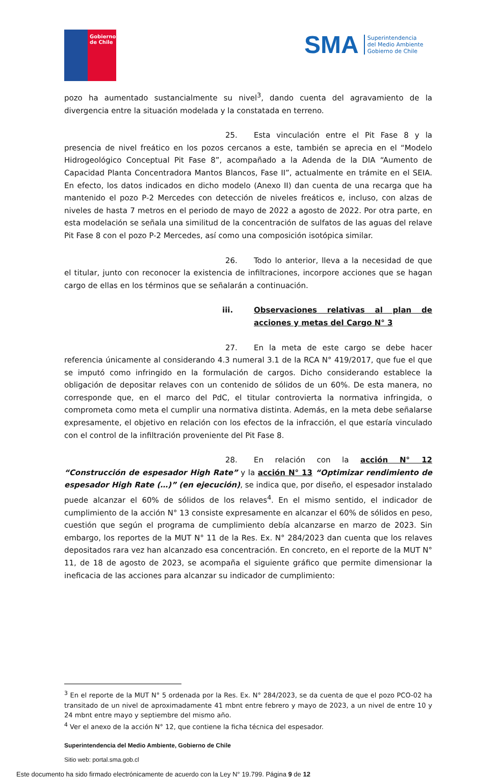Gobierno
de Chile
SMA
Superintendencia
del Medio Ambiente
Gobierno de Chile
pozo ha aumentado sustancialmente su nivel<sup>3</sup>, dando cuenta del agravamiento de la divergencia entre la situación modelada y la constatada en terreno.
25. Esta vinculación entre el Pit Fase 8 y la presencia de nivel freático en los pozos cercanos a este, también se aprecia en el “Modelo Hidrogeológico Conceptual Pit Fase 8”, acompañado a la Adenda de la DIA “Aumento de Capacidad Planta Concentradora Mantos Blancos, Fase II”, actualmente en trámite en el SEIA. En efecto, los datos indicados en dicho modelo (Anexo II) dan cuenta de una recarga que ha mantenido el pozo P-2 Mercedes con detección de niveles freáticos e, incluso, con alzas de niveles de hasta 7 metros en el periodo de mayo de 2022 a agosto de 2022. Por otra parte, en esta modelación se señala una similitud de la concentración de sulfatos de las aguas del relave Pit Fase 8 con el pozo P-2 Mercedes, así como una composición isotópica similar.
26. Todo lo anterior, lleva a la necesidad de que el titular, junto con reconocer la existencia de infiltraciones, incorpore acciones que se hagan cargo de ellas en los términos que se señalarán a continuación.
iii. Observaciones relativas al plan de acciones y metas del Cargo N° 3
27. En la meta de este cargo se debe hacer referencia únicamente al considerando 4.3 numeral 3.1 de la RCA N° 419/2017, que fue el que se imputó como infringido en la formulación de cargos. Dicho considerando establece la obligación de depositar relaves con un contenido de sólidos de un 60%. De esta manera, no corresponde que, en el marco del PdC, el titular controvierta la normativa infringida, o comprometa como meta el cumplir una normativa distinta. Además, en la meta debe señalarse expresamente, el objetivo en relación con los efectos de la infracción, el que estaría vinculado con el control de la infiltración proveniente del Pit Fase 8.
28. En relación con la acción N° 12 “Construcción de espesador High Rate” y la acción N° 13 “Optimizar rendimiento de espesador High Rate (…)” (en ejecución), se indica que, por diseño, el espesador instalado puede alcanzar el 60% de sólidos de los relaves<sup>4</sup>. En el mismo sentido, el indicador de cumplimiento de la acción N° 13 consiste expresamente en alcanzar el 60% de sólidos en peso, cuestión que según el programa de cumplimiento debía alcanzarse en marzo de 2023. Sin embargo, los reportes de la MUT N° 11 de la Res. Ex. N° 284/2023 dan cuenta que los relaves depositados rara vez han alcanzado esa concentración. En concreto, en el reporte de la MUT N° 11, de 18 de agosto de 2023, se acompaña el siguiente gráfico que permite dimensionar la ineficacia de las acciones para alcanzar su indicador de cumplimiento:
<sup>3</sup> En el reporte de la MUT N° 5 ordenada por la Res. Ex. N° 284/2023, se da cuenta de que el pozo PCO-02 ha transitado de un nivel de aproximadamente 41 mbnt entre febrero y mayo de 2023, a un nivel de entre 10 y 24 mbnt entre mayo y septiembre del mismo año.
<sup>4</sup> Ver el anexo de la acción N° 12, que contiene la ficha técnica del espesador.
Superintendencia del Medio Ambiente, Gobierno de Chile
Sitio web: portal.sma.gob.cl
Este documento ha sido firmado electrónicamente de acuerdo con la Ley N° 19.799. Página 9 de 12